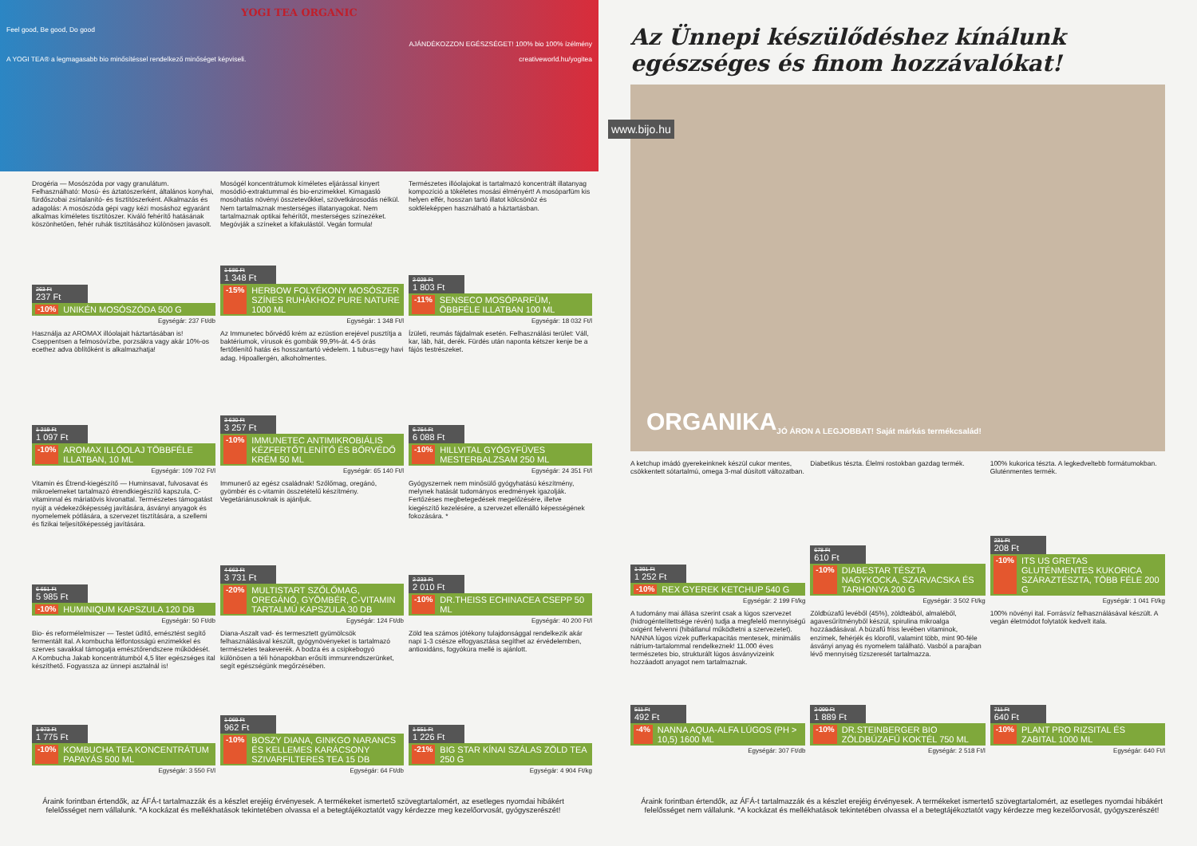YOGI TEA ORGANIC
Feel good, Be good, Do good
AJÁNDÉKOZZON EGÉSZSÉGET! 100% bio 100% ízélmény
A YOGI TEA® a legmagasabb bio minősítéssel rendelkező minőséget képviseli. creativeworld.hu/yogitea
Drogéria — Mosószóda por vagy granulátum. Felhasználható: Mosú- és áztatószerként, általános konyhai, fürdőszobai zsírtalanító- és tisztítószerként. Alkalmazás és adagolás: A mosószóda gépi vagy kézi mosáshoz egyaránt alkalmas kíméletes tisztítószer. Kiváló fehérítő hatásának köszönhetően, fehér ruhák tisztításához különösen javasolt.
263 Ft
237 Ft
-10% UNIKÉN MOSÓSZÓDA 500 G
Egységár: 237 Ft/db
Mosógél koncentrátumok kíméletes eljárással kinyert mosódió-extraktummal és bio-enzimekkel. Kimagasló mosóhatás növényi összetevőkkel, szövetkárosodás nélkül. Nem tartalmaznak mesterséges illatanyagokat. Nem tartalmaznak optikai fehérítőt, mesterséges színezéket. Megóvják a színeket a kifakulástól. Vegán formula!
1 586 Ft
1 348 Ft
-15% HERBOW FOLYÉKONY MOSÓSZER SZÍNES RUHÁKHOZ PURE NATURE 1000 ML
Egységár: 1 348 Ft/l
Természetes illóolajokat is tartalmazó koncentrált illatanyag kompozíció a tökéletes mosási élményért! A mosóparfüm kis helyen elfér, hosszan tartó illatot kölcsönöz és sokféleképpen használható a háztartásban.
2 029 Ft
1 803 Ft
-11% SENSECO MOSÓPARFÜM, ÖBBFÉLE ILLATBAN 100 ML
Egységár: 18 032 Ft/l
Használja az AROMAX illóolajait háztartásában is! Cseppentsen a felmosóvízbe, porzsákra vagy akár 10%-os ecethez adva öblítőként is alkalmazhatja!
1 219 Ft
1 097 Ft
-10% AROMAX ILLÓOLAJ TÖBBFÉLE ILLATBAN, 10 ML
Egységár: 109 702 Ft/l
Az Immunetec bőrvédő krém az ezüstion erejével pusztítja a baktériumok, vírusok és gombák 99,9%-át. 4-5 órás fertőtlenítő hatás és hosszantartó védelem. 1 tubus=egy havi adag. Hipoallergén, alkoholmentes.
3 630 Ft
3 257 Ft
-10% IMMUNETEC ANTIMIKROBIÁLIS KÉZFERTŐTLENÍTŐ ÉS BŐRVÉDŐ KRÉM 50 ML
Egységár: 65 140 Ft/l
Ízületi, reumás fájdalmak esetén. Felhasználási terület: Váll, kar, láb, hát, derék. Fürdés után naponta kétszer kenje be a fájós testrészeket.
6 764 Ft
6 088 Ft
-10% HILLVITAL GYÓGYFÜVES MESTERBALZSAM 250 ML
Egységár: 24 351 Ft/l
Vitamin és Étrend-kiegészítő — Huminsavat, fulvosavat és mikroelemeket tartalmazó étrendkiegészítő kapszula, C-vitaminnal és máriatövis kivonattal. Természetes támogatást nyújt a védekezőképesség javítására, ásványi anyagok és nyomelemek pótlására, a szervezet tisztítására, a szellemi és fizikai teljesítőképesség javítására.
6 651 Ft
5 985 Ft
-10% HUMINIQUM KAPSZULA 120 DB
Egységár: 50 Ft/db
Immunerő az egész családnak! Szőlőmag, oregánó, gyömbér és c-vitamin összetételű készítmény. Vegetáriánusoknak is ajánljuk.
4 663 Ft
3 731 Ft
-20% MULTISTART SZŐLŐMAG, OREGÁNÓ, GYÖMBÉR, C-VITAMIN TARTALMÚ KAPSZULA 30 DB
Egységár: 124 Ft/db
Gyógyszernek nem minősülő gyógyhatású készítmény, melynek hatását tudományos eredmények igazolják. Fertőzéses megbetegedések megelőzésére, illetve kiegészítő kezelésére, a szervezet ellenálló képességének fokozására. *
2 233 Ft
2 010 Ft
-10% DR.THEISS ECHINACEA CSEPP 50 ML
Egységár: 40 200 Ft/l
Bio- és reformélelmiszer — Testet üdítő, emésztést segítő fermentált ital. A kombucha létfontosságú enzimekkel és szerves savakkal támogatja emésztőrendszere működését. A Kombucha Jakab koncentrátumból 4,5 liter egészséges ital készíthető. Fogyassza az ünnepi asztalnál is!
1 973 Ft
1 775 Ft
-10% KOMBUCHA TEA KONCENTRÁTUM PAPAYÁS 500 ML
Egységár: 3 550 Ft/l
Diana-Aszalt vad- és termesztett gyümölcsök felhasználásával készült, gyógynövényeket is tartalmazó természetes teakeverék. A bodza és a csipkebogyó különösen a téli hónapokban erősíti immunrendszerünket, segít egészségünk megőrzésében.
1 069 Ft
962 Ft
-10% BOSZY DIANA, GINKGO NARANCS ÉS KELLEMES KARÁCSONY SZIVARFILTERES TEA 15 DB
Egységár: 64 Ft/db
Zöld tea számos jótékony tulajdonsággal rendelkezik akár napi 1-3 csésze elfogyasztása segíthet az érvédelemben, antioxidáns, fogyókúra mellé is ajánlott.
1 551 Ft
1 226 Ft
-21% BIG STAR KÍNAI SZÁLAS ZÖLD TEA 250 G
Egységár: 4 904 Ft/kg
Áraink forintban értendők, az ÁFÁ-t tartalmazzák és a készlet erejéig érvényesek. A termékeket ismertető szövegtartalomért, az esetleges nyomdai hibákért felelősséget nem vállalunk. *A kockázat és mellékhatások tekintetében olvassa el a betegtájékoztatót vagy kérdezze meg kezelőorvosát, gyógyszerészét!
Az Ünnepi készülődéshez kínálunk egészséges és finom hozzávalókat!
www.bijo.hu
ORGANIKA
JÓ ÁRON A LEGJOBBAT! Saját márkás termékcsalád!
A ketchup imádó gyerekeinknek készül cukor mentes, csökkentett sótartalmú, omega 3-mal dúsított változatban.
1 391 Ft
1 252 Ft
-10% REX GYEREK KETCHUP 540 G
Egységár: 2 199 Ft/kg
Diabetikus tészta. Élelmi rostokban gazdag termék.
678 Ft
610 Ft
-10% DIABESTAR TÉSZTA NAGYKOCKA, SZARVACSKA ÉS TARHONYA 200 G
Egységár: 3 502 Ft/kg
100% kukorica tészta. A legkedveltebb formátumokban. Gluténmentes termék.
231 Ft
208 Ft
-10% ITS US GRETAS GLUTÉNMENTES KUKORICA SZÁRAZTÉSZTA, TÖBB FÉLE 200 G
Egységár: 1 041 Ft/kg
A tudomány mai állása szerint csak a lúgos szervezet (hidrogéntelítettsége révén) tudja a megfelelő mennyiségű oxigént felvenni (hibátlanul működtetni a szervezetet). NANNA lúgos vizek pufferkapacitás mentesek, minimális nátrium-tartalommal rendelkeznek! 11.000 éves természetes bio, strukturált lúgos ásványvizeink hozzáadott anyagot nem tartalmaznak.
511 Ft
492 Ft
-4% NANNA AQUA-ALFA LÚGOS (PH > 10,5) 1600 ML
Egységár: 307 Ft/db
Zöldbúzafű levéből (45%), zöldteából, almaléből, agavesűrítményből készül, spirulina mikroalga hozzáadásával. A búzafű friss levében vitaminok, enzimek, fehérjék és klorofil, valamint több, mint 90-féle ásványi anyag és nyomelem található. Vasból a parajban lévő mennyiség tízszeresét tartalmazza.
2 099 Ft
1 889 Ft
-10% DR.STEINBERGER BIO ZÖLDBÚZAFŰ KOKTÉL 750 ML
Egységár: 2 518 Ft/l
100% növényi ital. Forrásvíz felhasználásával készült. A vegán életmódot folytatók kedvelt itala.
711 Ft
640 Ft
-10% PLANT PRO RIZSITAL ÉS ZABITAL 1000 ML
Egységár: 640 Ft/l
Áraink forintban értendők, az ÁFÁ-t tartalmazzák és a készlet erejéig érvényesek. A termékeket ismertető szövegtartalomért, az esetleges nyomdai hibákért felelősséget nem vállalunk. *A kockázat és mellékhatások tekintetében olvassa el a betegtájékoztatót vagy kérdezze meg kezelőorvosát, gyógyszerészét!